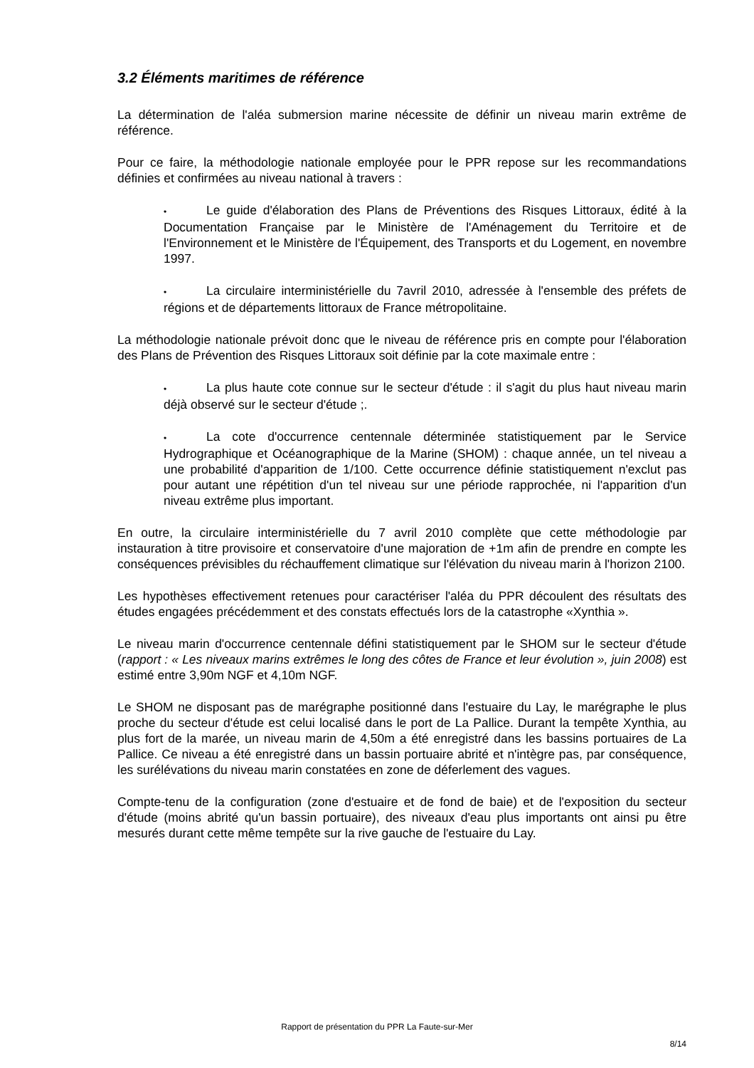3.2 Éléments maritimes de référence
La détermination de l'aléa submersion marine nécessite de définir un niveau marin extrême de référence.
Pour ce faire, la méthodologie nationale employée pour le PPR repose sur les recommandations définies et confirmées au niveau national à travers :
• Le guide d'élaboration des Plans de Préventions des Risques Littoraux, édité à la Documentation Française par le Ministère de l'Aménagement du Territoire et de l'Environnement et le Ministère de l'Équipement, des Transports et du Logement, en novembre 1997.
• La circulaire interministérielle du 7avril 2010, adressée à l'ensemble des préfets de régions et de départements littoraux de France métropolitaine.
La méthodologie nationale prévoit donc que le niveau de référence pris en compte pour l'élaboration des Plans de Prévention des Risques Littoraux soit définie par la cote maximale entre :
• La plus haute cote connue sur le secteur d'étude : il s'agit du plus haut niveau marin déjà observé sur le secteur d'étude ;.
• La cote d'occurrence centennale déterminée statistiquement par le Service Hydrographique et Océanographique de la Marine (SHOM) : chaque année, un tel niveau a une probabilité d'apparition de 1/100. Cette occurrence définie statistiquement n'exclut pas pour autant une répétition d'un tel niveau sur une période rapprochée, ni l'apparition d'un niveau extrême plus important.
En outre, la circulaire interministérielle du 7 avril 2010 complète que cette méthodologie par instauration à titre provisoire et conservatoire d'une majoration de +1m afin de prendre en compte les conséquences prévisibles du réchauffement climatique sur l'élévation du niveau marin à l'horizon 2100.
Les hypothèses effectivement retenues pour caractériser l'aléa du PPR découlent des résultats des études engagées précédemment et des constats effectués lors de la catastrophe «Xynthia ».
Le niveau marin d'occurrence centennale défini statistiquement par le SHOM sur le secteur d'étude (rapport : « Les niveaux marins extrêmes le long des côtes de France et leur évolution », juin 2008) est estimé entre 3,90m NGF et 4,10m NGF.
Le SHOM ne disposant pas de marégraphe positionné dans l'estuaire du Lay, le marégraphe le plus proche du secteur d'étude est celui localisé dans le port de La Pallice. Durant la tempête Xynthia, au plus fort de la marée, un niveau marin de 4,50m a été enregistré dans les bassins portuaires de La Pallice. Ce niveau a été enregistré dans un bassin portuaire abrité et n'intègre pas, par conséquence, les surélévations du niveau marin constatées en zone de déferlement des vagues.
Compte-tenu de la configuration (zone d'estuaire et de fond de baie) et de l'exposition du secteur d'étude (moins abrité qu'un bassin portuaire), des niveaux d'eau plus importants ont ainsi pu être mesurés durant cette même tempête sur la rive gauche de l'estuaire du Lay.
Rapport de présentation du PPR La Faute-sur-Mer
8/14